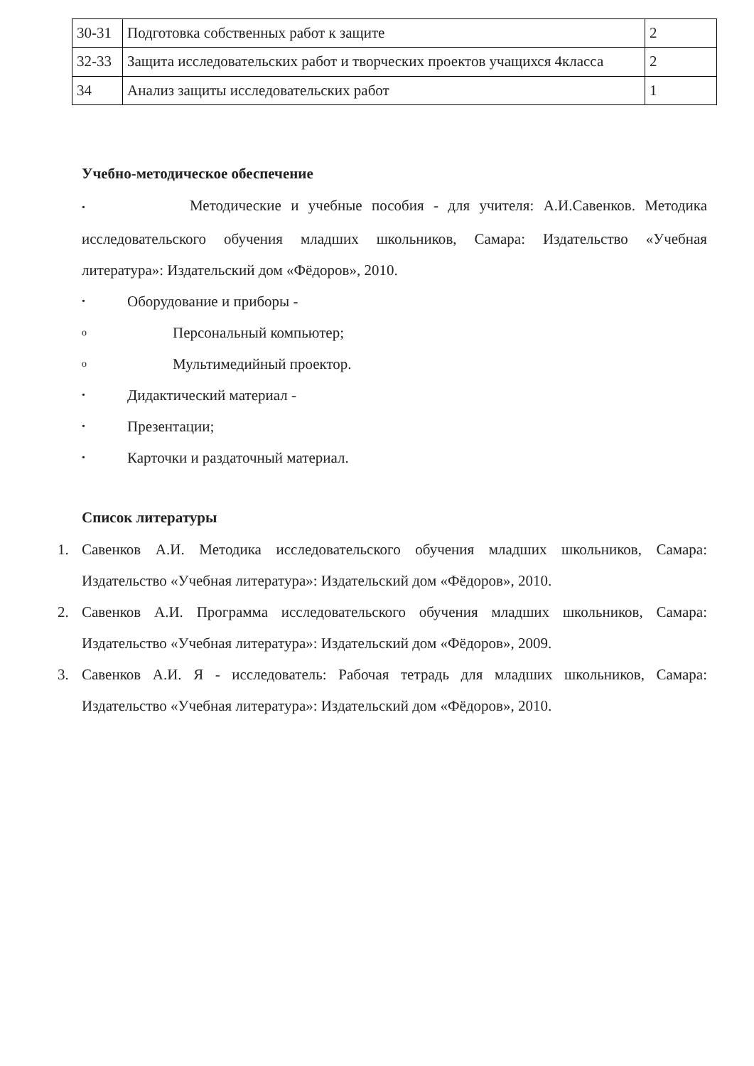| 30-31 | Подготовка собственных работ к защите | 2 |
| 32-33 | Защита исследовательских работ и творческих проектов учащихся 4класса | 2 |
| 34 | Анализ защиты исследовательских работ | 1 |
Учебно-методическое обеспечение
• Методические и учебные пособия - для учителя: А.И.Савенков. Методика исследовательского обучения младших школьников, Самара: Издательство «Учебная литература»: Издательский дом «Фёдоров», 2010.
• Оборудование и приборы -
o Персональный компьютер;
o Мультимедийный проектор.
• Дидактический материал -
• Презентации;
• Карточки и раздаточный материал.
Список литературы
1. Савенков А.И. Методика исследовательского обучения младших школьников, Самара: Издательство «Учебная литература»: Издательский дом «Фёдоров», 2010.
2. Савенков А.И. Программа исследовательского обучения младших школьников, Самара: Издательство «Учебная литература»: Издательский дом «Фёдоров», 2009.
3. Савенков А.И. Я - исследователь: Рабочая тетрадь для младших школьников, Самара: Издательство «Учебная литература»: Издательский дом «Фёдоров», 2010.